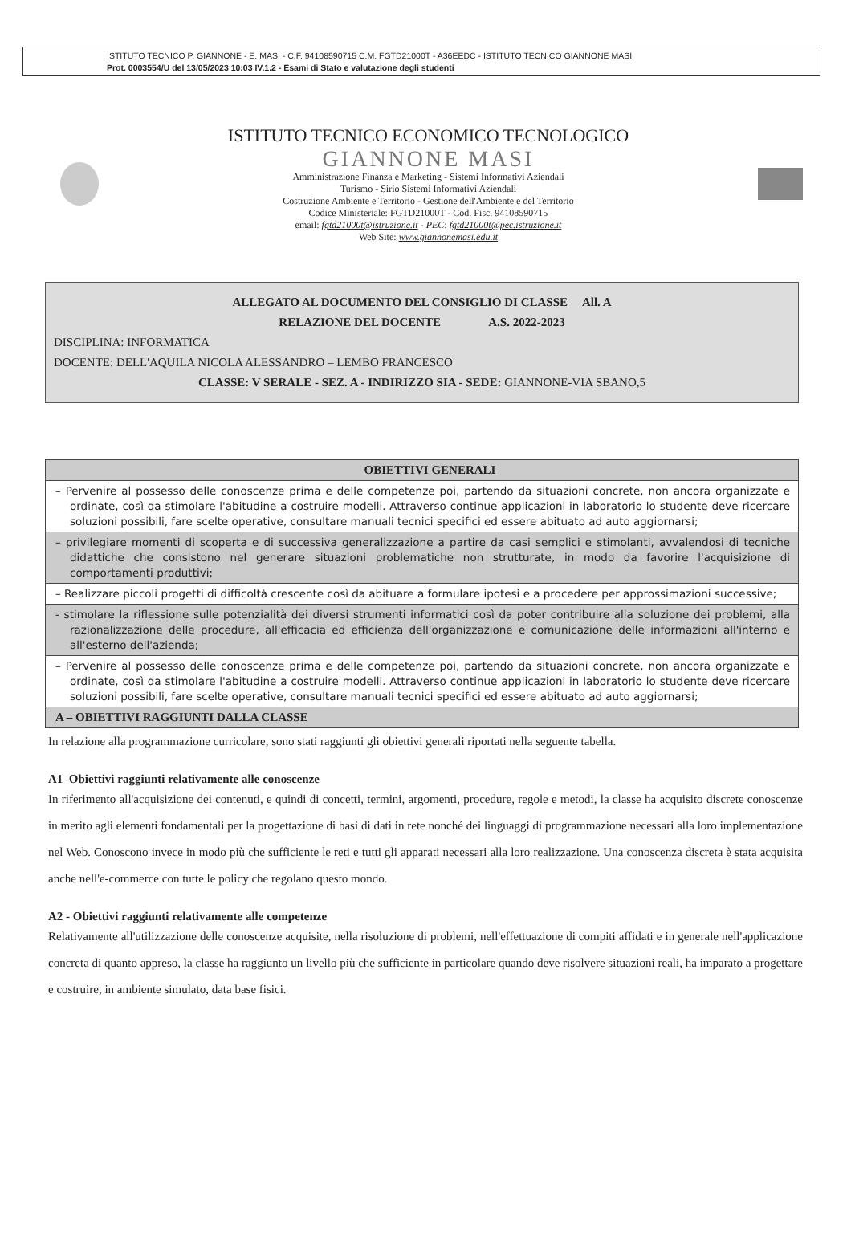ISTITUTO TECNICO P. GIANNONE - E. MASI - C.F. 94108590715 C.M. FGTD21000T - A36EEDC - ISTITUTO TECNICO GIANNONE MASI
Prot. 0003554/U del 13/05/2023 10:03 IV.1.2 - Esami di Stato e valutazione degli studenti
ISTITUTO TECNICO ECONOMICO TECNOLOGICO
GIANNONE MASI
Amministrazione Finanza e Marketing - Sistemi Informativi Aziendali
Turismo - Sirio Sistemi Informativi Aziendali
Costruzione Ambiente e Territorio - Gestione dell'Ambiente e del Territorio
Codice Ministeriale: FGTD21000T - Cod. Fisc. 94108590715
email: fgtd21000t@istruzione.it - PEC: fgtd21000t@pec.istruzione.it
Web Site: www.giannonemasi.edu.it
ALLEGATO AL DOCUMENTO DEL CONSIGLIO DI CLASSE All. A
RELAZIONE DEL DOCENTE A.S. 2022-2023
DISCIPLINA: INFORMATICA
DOCENTE: DELL'AQUILA NICOLA ALESSANDRO – LEMBO FRANCESCO
CLASSE: V SERALE - SEZ. A - INDIRIZZO SIA - SEDE: GIANNONE-VIA SBANO,5
| OBIETTIVI GENERALI |
| --- |
| – Pervenire al possesso delle conoscenze prima e delle competenze poi, partendo da situazioni concrete, non ancora organizzate e ordinate, così da stimolare l'abitudine a costruire modelli. Attraverso continue applicazioni in laboratorio lo studente deve ricercare soluzioni possibili, fare scelte operative, consultare manuali tecnici specifici ed essere abituato ad auto aggiornarsi; |
| – privilegiare momenti di scoperta e di successiva generalizzazione a partire da casi semplici e stimolanti, avvalendosi di tecniche didattiche che consistono nel generare situazioni problematiche non strutturate, in modo da favorire l'acquisizione di comportamenti produttivi; |
| – Realizzare piccoli progetti di difficoltà crescente così da abituare a formulare ipotesi e a procedere per approssimazioni successive; |
| - stimolare la riflessione sulle potenzialità dei diversi strumenti informatici così da poter contribuire alla soluzione dei problemi, alla razionalizzazione delle procedure, all'efficacia ed efficienza dell'organizzazione e comunicazione delle informazioni all'interno e all'esterno dell'azienda; |
| – Pervenire al possesso delle conoscenze prima e delle competenze poi, partendo da situazioni concrete, non ancora organizzate e ordinate, così da stimolare l'abitudine a costruire modelli. Attraverso continue applicazioni in laboratorio lo studente deve ricercare soluzioni possibili, fare scelte operative, consultare manuali tecnici specifici ed essere abituato ad auto aggiornarsi; |
| A – OBIETTIVI RAGGIUNTI DALLA CLASSE |
In relazione alla programmazione curricolare, sono stati raggiunti gli obiettivi generali riportati nella seguente tabella.
A1–Obiettivi raggiunti relativamente alle conoscenze
In riferimento all'acquisizione dei contenuti, e quindi di concetti, termini, argomenti, procedure, regole e metodi, la classe ha acquisito discrete conoscenze in merito agli elementi fondamentali per la progettazione di basi di dati in rete nonché dei linguaggi di programmazione necessari alla loro implementazione nel Web. Conoscono invece in modo più che sufficiente le reti e tutti gli apparati necessari alla loro realizzazione. Una conoscenza discreta è stata acquisita anche nell'e-commerce con tutte le policy che regolano questo mondo.
A2 - Obiettivi raggiunti relativamente alle competenze
Relativamente all'utilizzazione delle conoscenze acquisite, nella risoluzione di problemi, nell'effettuazione di compiti affidati e in generale nell'applicazione concreta di quanto appreso, la classe ha raggiunto un livello più che sufficiente in particolare quando deve risolvere situazioni reali, ha imparato a progettare e costruire, in ambiente simulato, data base fisici.